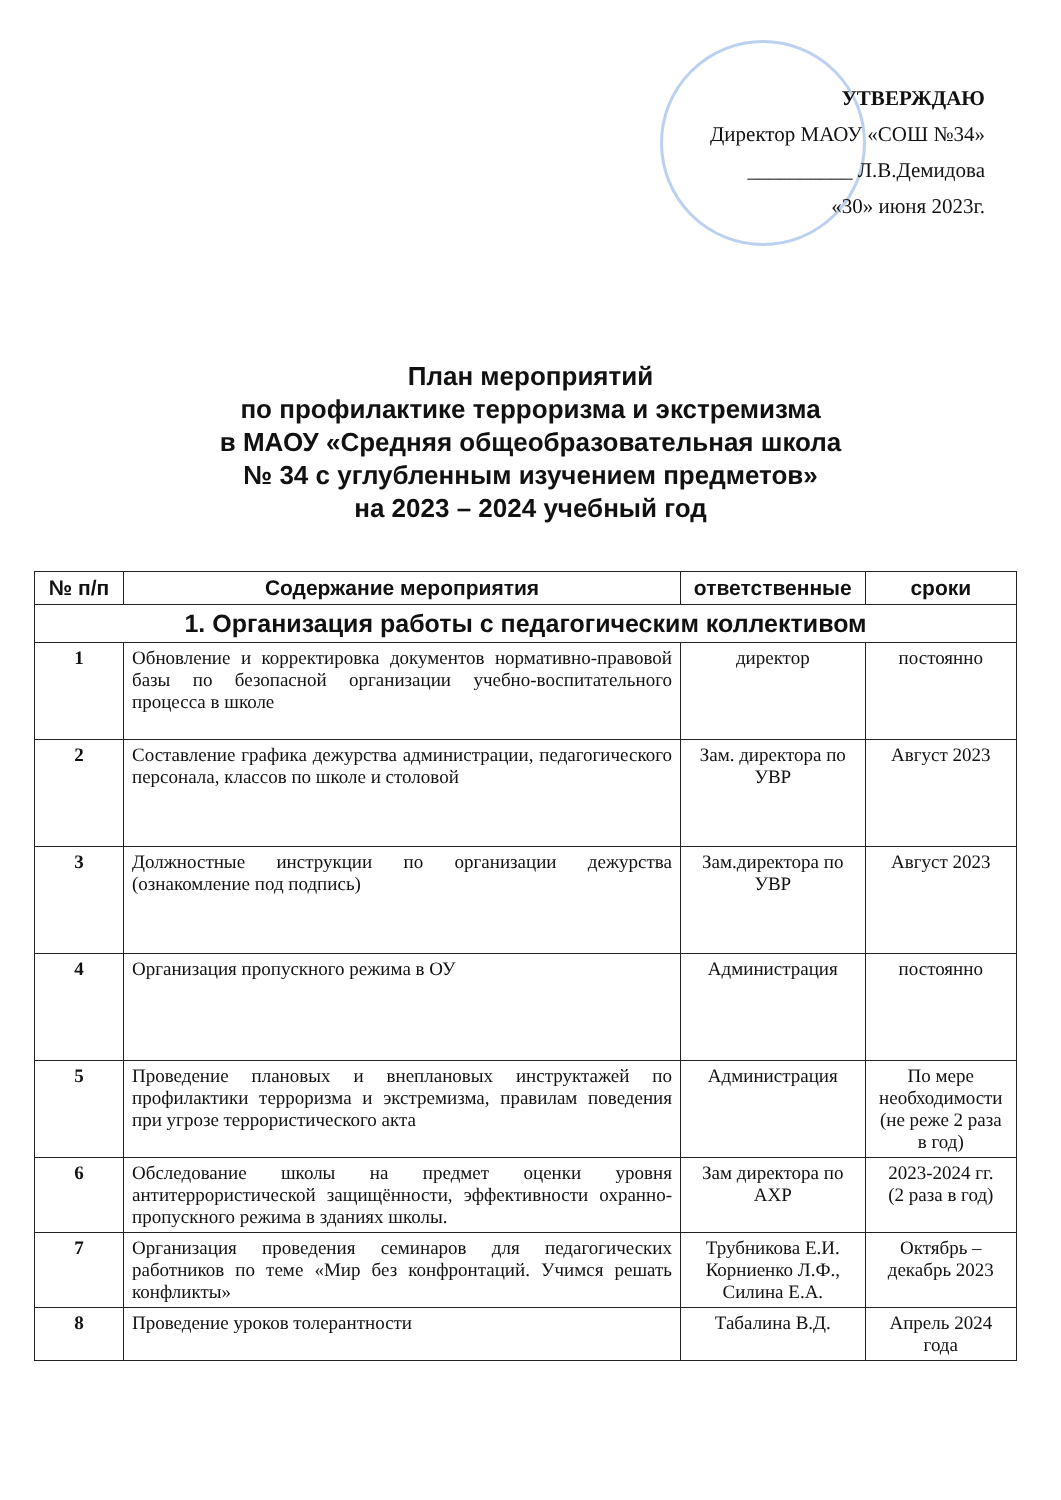УТВЕРЖДАЮ
Директор МАОУ «СОШ №34»
__________ Л.В.Демидова
«30» июня 2023г.
План мероприятий
по профилактике терроризма и экстремизма
в МАОУ «Средняя общеобразовательная школа
№ 34 с углубленным изучением предметов»
на 2023 – 2024 учебный год
| № п/п | Содержание мероприятия | ответственные | сроки |
| --- | --- | --- | --- |
| 1. Организация работы с педагогическим коллективом | | | |
| 1 | Обновление и корректировка документов нормативно-правовой базы по безопасной организации учебно-воспитательного процесса в школе | директор | постоянно |
| 2 | Составление графика дежурства администрации, педагогического персонала, классов по школе и столовой | Зам. директора по УВР | Август 2023 |
| 3 | Должностные инструкции по организации дежурства (ознакомление под подпись) | Зам.директора по УВР | Август 2023 |
| 4 | Организация пропускного режима в ОУ | Администрация | постоянно |
| 5 | Проведение плановых и внеплановых инструктажей по профилактики терроризма и экстремизма, правилам поведения при угрозе террористического акта | Администрация | По мере необходимости (не реже 2 раза в год) |
| 6 | Обследование школы на предмет оценки уровня антитеррористической защищённости, эффективности охранно-пропускного режима в зданиях школы. | Зам директора по АХР | 2023-2024 гг. (2 раза в год) |
| 7 | Организация проведения семинаров для педагогических работников по теме «Мир без конфронтаций. Учимся решать конфликты» | Трубникова Е.И. Корниенко Л.Ф., Силина Е.А. | Октябрь – декабрь 2023 |
| 8 | Проведение уроков толерантности | Табалина В.Д. | Апрель 2024 года |